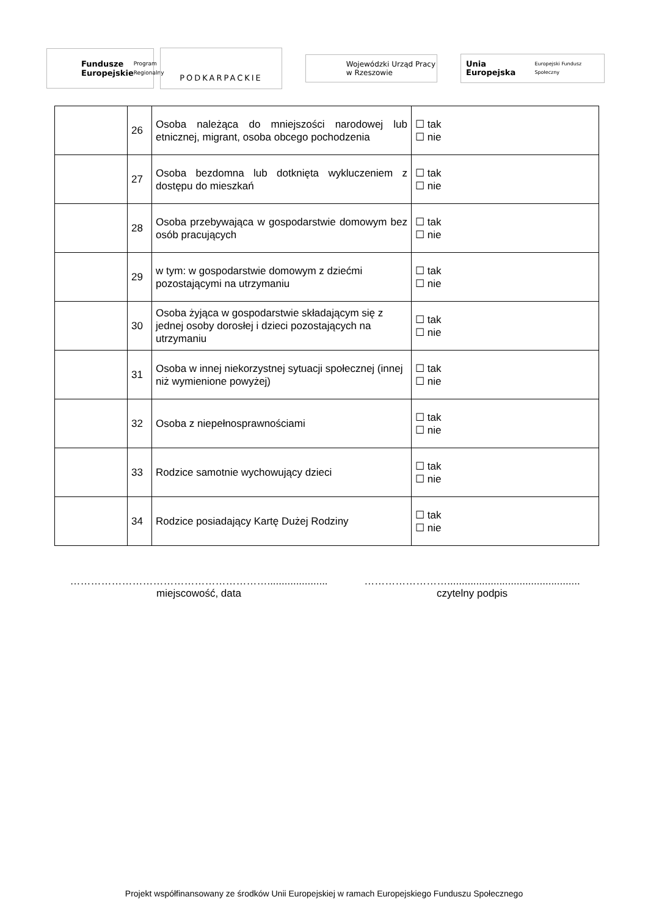Fundusze
Europejskie
Program Regionalny
PODKARPACKIE
Wojewódzki Urząd Pracy
w Rzeszowie
Unia Europejska
Europejski Fundusz Społeczny
| | 26 | Osoba należąca do mniejszości narodowej lub etnicznej, migrant, osoba obcego pochodzenia | ☐ tak ☐ nie |
| | 27 | Osoba bezdomna lub dotknięta wykluczeniem z dostępu do mieszkań | ☐ tak ☐ nie |
| | 28 | Osoba przebywająca w gospodarstwie domowym bez osób pracujących | ☐ tak ☐ nie |
| | 29 | w tym: w gospodarstwie domowym z dziećmi pozostającymi na utrzymaniu | ☐ tak ☐ nie |
| | 30 | Osoba żyjąca w gospodarstwie składającym się z jednej osoby dorosłej i dzieci pozostających na utrzymaniu | ☐ tak ☐ nie |
| | 31 | Osoba w innej niekorzystnej sytuacji społecznej (innej niż wymienione powyżej) | ☐ tak ☐ nie |
| | 32 | Osoba z niepełnosprawnościami | ☐ tak ☐ nie |
| | 33 | Rodzice samotnie wychowujący dzieci | ☐ tak ☐ nie |
| | 34 | Rodzice posiadający Kartę Dużej Rodziny | ☐ tak ☐ nie |
………………………………………………….....................
miejscowość, data
……………………..............................................
czytelny podpis
Projekt współfinansowany ze środków Unii Europejskiej w ramach Europejskiego Funduszu Społecznego